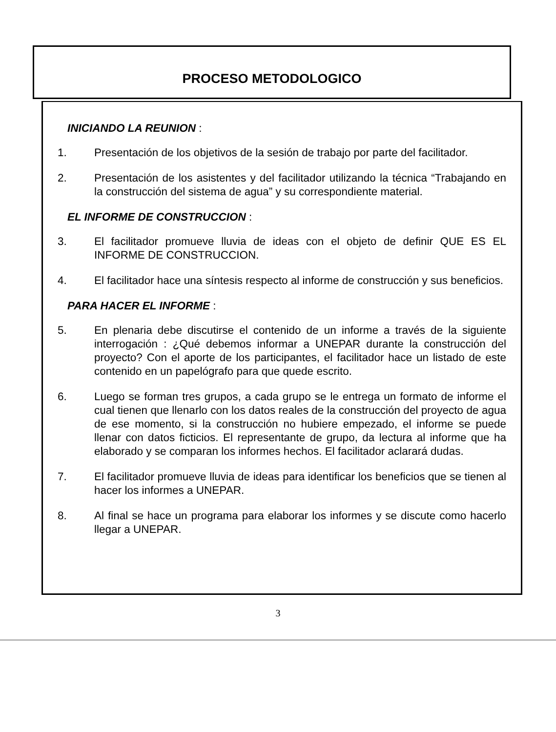PROCESO METODOLOGICO
INICIANDO LA REUNION :
1. Presentación de los objetivos de la sesión de trabajo por parte del facilitador.
2. Presentación de los asistentes y del facilitador utilizando la técnica “Trabajando en la construcción del sistema de agua” y su correspondiente material.
EL INFORME DE CONSTRUCCION :
3. El facilitador promueve lluvia de ideas con el objeto de definir QUE ES EL INFORME DE CONSTRUCCION.
4. El facilitador hace una síntesis respecto al informe de construcción y sus beneficios.
PARA HACER EL INFORME :
5. En plenaria debe discutirse el contenido de un informe a través de la siguiente interrogación : ¿Qué debemos informar a UNEPAR durante la construcción del proyecto? Con el aporte de los participantes, el facilitador hace un listado de este contenido en un papelógrafo para que quede escrito.
6. Luego se forman tres grupos, a cada grupo se le entrega un formato de informe el cual tienen que llenarlo con los datos reales de la construcción del proyecto de agua de ese momento, si la construcción no hubiere empezado, el informe se puede llenar con datos ficticios. El representante de grupo, da lectura al informe que ha elaborado y se comparan los informes hechos. El facilitador aclarará dudas.
7. El facilitador promueve lluvia de ideas para identificar los beneficios que se tienen al hacer los informes a UNEPAR.
8. Al final se hace un programa para elaborar los informes y se discute como hacerlo llegar a UNEPAR.
3